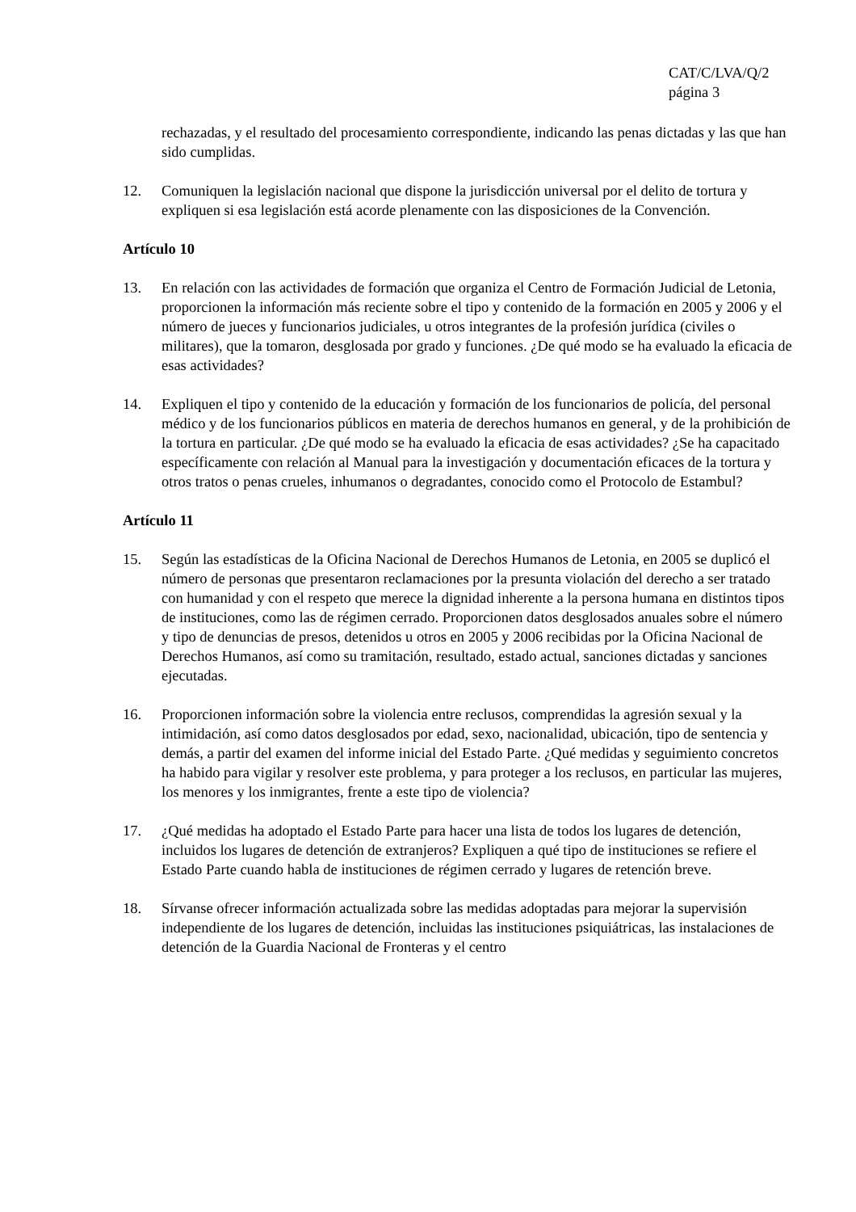CAT/C/LVA/Q/2
página 3
rechazadas, y el resultado del procesamiento correspondiente, indicando las penas dictadas y las que han sido cumplidas.
12. Comuniquen la legislación nacional que dispone la jurisdicción universal por el delito de tortura y expliquen si esa legislación está acorde plenamente con las disposiciones de la Convención.
Artículo 10
13. En relación con las actividades de formación que organiza el Centro de Formación Judicial de Letonia, proporcionen la información más reciente sobre el tipo y contenido de la formación en 2005 y 2006 y el número de jueces y funcionarios judiciales, u otros integrantes de la profesión jurídica (civiles o militares), que la tomaron, desglosada por grado y funciones. ¿De qué modo se ha evaluado la eficacia de esas actividades?
14. Expliquen el tipo y contenido de la educación y formación de los funcionarios de policía, del personal médico y de los funcionarios públicos en materia de derechos humanos en general, y de la prohibición de la tortura en particular. ¿De qué modo se ha evaluado la eficacia de esas actividades? ¿Se ha capacitado específicamente con relación al Manual para la investigación y documentación eficaces de la tortura y otros tratos o penas crueles, inhumanos o degradantes, conocido como el Protocolo de Estambul?
Artículo 11
15. Según las estadísticas de la Oficina Nacional de Derechos Humanos de Letonia, en 2005 se duplicó el número de personas que presentaron reclamaciones por la presunta violación del derecho a ser tratado con humanidad y con el respeto que merece la dignidad inherente a la persona humana en distintos tipos de instituciones, como las de régimen cerrado. Proporcionen datos desglosados anuales sobre el número y tipo de denuncias de presos, detenidos u otros en 2005 y 2006 recibidas por la Oficina Nacional de Derechos Humanos, así como su tramitación, resultado, estado actual, sanciones dictadas y sanciones ejecutadas.
16. Proporcionen información sobre la violencia entre reclusos, comprendidas la agresión sexual y la intimidación, así como datos desglosados por edad, sexo, nacionalidad, ubicación, tipo de sentencia y demás, a partir del examen del informe inicial del Estado Parte. ¿Qué medidas y seguimiento concretos ha habido para vigilar y resolver este problema, y para proteger a los reclusos, en particular las mujeres, los menores y los inmigrantes, frente a este tipo de violencia?
17. ¿Qué medidas ha adoptado el Estado Parte para hacer una lista de todos los lugares de detención, incluidos los lugares de detención de extranjeros? Expliquen a qué tipo de instituciones se refiere el Estado Parte cuando habla de instituciones de régimen cerrado y lugares de retención breve.
18. Sírvanse ofrecer información actualizada sobre las medidas adoptadas para mejorar la supervisión independiente de los lugares de detención, incluidas las instituciones psiquiátricas, las instalaciones de detención de la Guardia Nacional de Fronteras y el centro